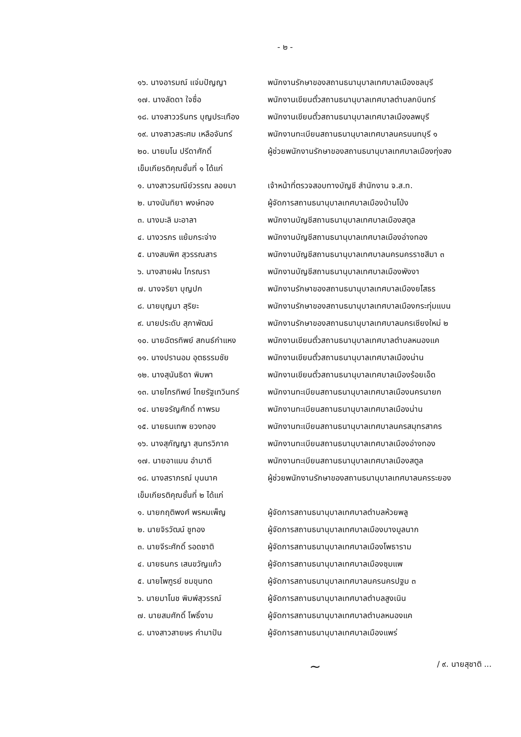- ๒ -
๑๖. นางอารมณ์ แจ่มปัญญา
พนักงานรักษาของสถานธนานุบาลเทศบาลเมืองชลบุรี
๑๗. นางลัดดา ใจซื่อ
พนักงานเขียนตั๋วสถานธนานุบาลเทศบาลตำบลกบินทร์
๑๘. นางสาววรินทร บุญประเทือง
พนักงานเขียนตั๋วสถานธนานุบาลเทศบาลเมืองลพบุรี
๑๙. นางสาวสระศม เหลือจันทร์
พนักงานทะเบียนสถานธนานุบาลเทศบาลนครนนทบุรี ๑
๒๐. นายมโน ปรีดาศักดิ์
ผู้ช่วยพนักงานรักษาของสถานธนานุบาลเทศบาลเมืองทุ่งสง
เข็มเกียรติคุณชั้นที่ ๑ ได้แก่
๑. นางสาวรมณีย์วรรณ ลอยมา
เจ้าหน้าที่ตรวจสอบทางบัญชี สำนักงาน จ.ส.ท.
๒. นางนันทิยา พงษ์ทอง
ผู้จัดการสถานธนานุบาลเทศบาลเมืองบ้านโป่ง
๓. นางมะลิ มะอาลา
พนักงานบัญชีสถานธนานุบาลเทศบาลเมืองสตูล
๔. นางวรภร แย้มกระจ่าง
พนักงานบัญชีสถานธนานุบาลเทศบาลเมืองอ่างทอง
๕. นางสมพิศ สุวรรณสาร
พนักงานบัญชีสถานธนานุบาลเทศบาลนครนครราชสีมา ๓
๖. นางสายฝน ไกรณรา
พนักงานบัญชีสถานธนานุบาลเทศบาลเมืองพังงา
๗. นางจริยา บุญปก
พนักงานรักษาของสถานธนานุบาลเทศบาลเมืองยโสธร
๘. นายบุญมา สุริยะ
พนักงานรักษาของสถานธนานุบาลเทศบาลเมืองกระทุ่มแบน
๙. นายประดับ สุภาพัฒน์
พนักงานรักษาของสถานธนานุบาลเทศบาลนครเชียงใหม่ ๒
๑๐. นายฉัตรทิพย์ สกนธ์กำแหง
พนักงานเขียนตั๋วสถานธนานุบาลเทศบาลตำบลหนองแค
๑๑. นางปรานอม อุตธรรมชัย
พนักงานเขียนตั๋วสถานธนานุบาลเทศบาลเมืองน่าน
๑๒. นางสุนันธิดา พิมพา
พนักงานเขียนตั๋วสถานธนานุบาลเทศบาลเมืองร้อยเอ็ด
๑๓. นายไกรทิพย์ ไทยรัฐเทวินทร์
พนักงานทะเบียนสถานธนานุบาลเทศบาลเมืองนครนายก
๑๔. นายจรัญศักดิ์ กาพรม
พนักงานทะเบียนสถานธนานุบาลเทศบาลเมืองน่าน
๑๕. นายธนเทพ ยวงทอง
พนักงานทะเบียนสถานธนานุบาลเทศบาลนครสมุทรสาคร
๑๖. นางสุกัญญา สุนทรวิภาค
พนักงานทะเบียนสถานธนานุบาลเทศบาลเมืองอ่างทอง
๑๗. นายอาแมน อำมาตี
พนักงานทะเบียนสถานธนานุบาลเทศบาลเมืองสตูล
๑๘. นางสราภรณ์ บุนนาค
ผู้ช่วยพนักงานรักษาของสถานธนานุบาลเทศบาลนครระยอง
เข็มเกียรติคุณชั้นที่ ๒ ได้แก่
๑. นายกฤติพงศ์ พรหมเพ็ญ
ผู้จัดการสถานธนานุบาลเทศบาลตำบลห้วยพลู
๒. นายจิรวัฒน์ ชูทอง
ผู้จัดการสถานธนานุบาลเทศบาลเมืองบางมูลนาก
๓. นายจีระศักดิ์ รอดชาติ
ผู้จัดการสถานธนานุบาลเทศบาลเมืองโพธาราม
๔. นายธนกร เสนขวัญแก้ว
ผู้จัดการสถานธนานุบาลเทศบาลเมืองชุมแพ
๕. นายไพฑูรย์ ชมขุนทด
ผู้จัดการสถานธนานุบาลเทศบาลนครนครปฐม ๓
๖. นายมาโนช พิมพ์สุวรรณ์
ผู้จัดการสถานธนานุบาลเทศบาลตำบลสูงเนิน
๗. นายสมศักดิ์ โพธิ์งาม
ผู้จัดการสถานธนานุบาลเทศบาลตำบลหนองแค
๘. นางสาวสายษร คำมาปัน
ผู้จัดการสถานธนานุบาลเทศบาลเมืองแพร่
~ / ๙. นายสุชาติ ...